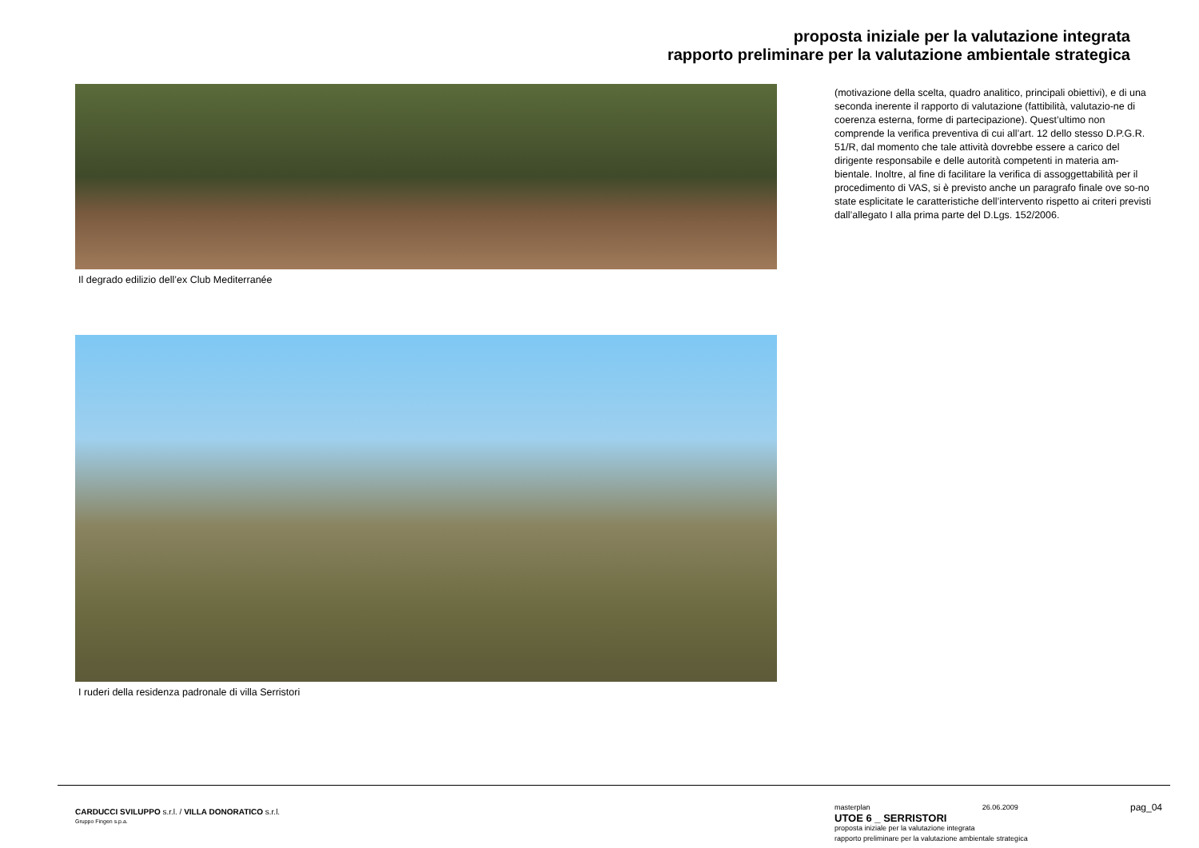proposta iniziale per la valutazione integrata
rapporto preliminare per la valutazione ambientale strategica
Il degrado edilizio dell’ex Club Mediterranée
I ruderi della residenza padronale di villa Serristori
(motivazione della scelta, quadro analitico, principali obiettivi), e di una seconda inerente il rapporto di valutazione (fattibilità, valutazio-ne di coerenza esterna, forme di partecipazione). Quest’ultimo non comprende la verifica preventiva di cui all’art. 12 dello stesso D.P.G.R. 51/R, dal momento che tale attività dovrebbe essere a carico del dirigente responsabile e delle autorità competenti in materia am-bientale. Inoltre, al fine di facilitare la verifica di assoggettabilità per il procedimento di VAS, si è previsto anche un paragrafo finale ove so-no state esplicitate le caratteristiche dell’intervento rispetto ai criteri previsti dall’allegato I alla prima parte del D.Lgs. 152/2006.
CARDUCCI SVILUPPO s.r.l. / VILLA DONORATICO s.r.l.
Gruppo Fingen s.p.a.
masterplan 26.06.2009 pag_04
UTOE 6 _ SERRISTORI
proposta iniziale per la valutazione integrata
rapporto preliminare per la valutazione ambientale strategica